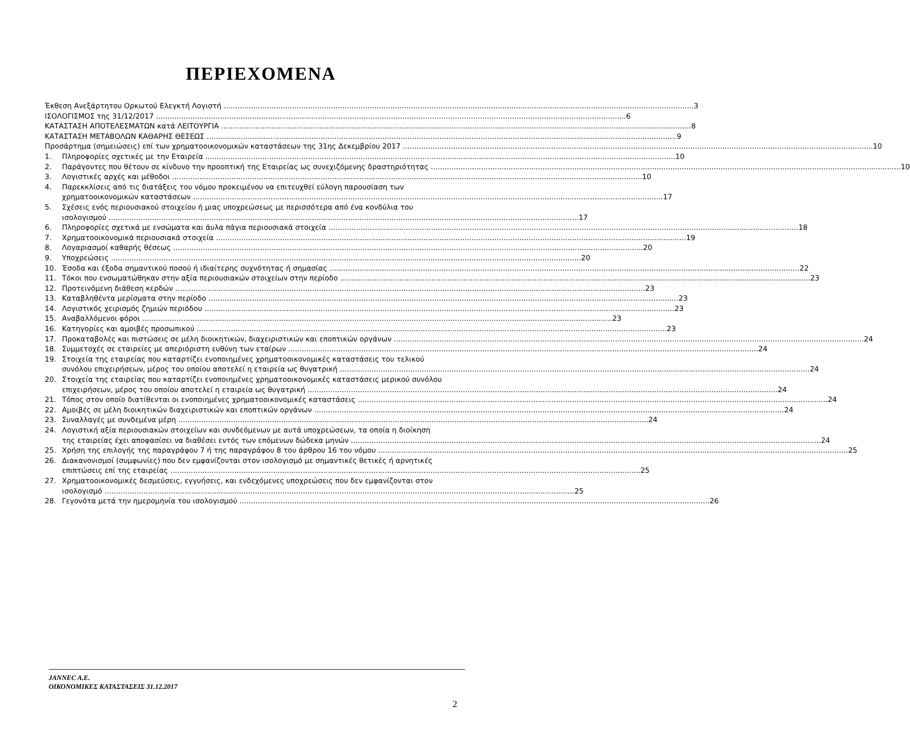ΠΕΡΙΕΧΟΜΕΝΑ
Έκθεση Ανεξάρτητου Ορκωτού Ελεγκτή Λογιστή 3
ΙΣΟΛΟΓΙΣΜΟΣ της 31/12/2017 6
ΚΑΤΑΣΤΑΣΗ ΑΠΟΤΕΛΕΣΜΑΤΩΝ κατά ΛΕΙΤΟΥΡΓΙΑ 8
ΚΑΤΑΣΤΑΣΗ ΜΕΤΑΒΟΛΩΝ ΚΑΘΑΡΗΣ ΘΕΣΕΩΣ 9
Προσάρτημα (σημειώσεις) επί των χρηματοοικονομικών καταστάσεων της 31ης Δεκεμβρίου 2017 10
1. Πληροφορίες σχετικές με την Εταιρεία 10
2. Παράγοντες που θέτουν σε κίνδυνο την προοπτική της Εταιρείας ως συνεχιζόμενης δραστηριότητας 10
3. Λογιστικές αρχές και μέθοδοι 10
4. Παρεκκλίσεις από τις διατάξεις του νόμου προκειμένου να επιτευχθεί εύλογη παρουσίαση των
χρηματοοικονομικών καταστάσεων 17
5. Σχέσεις ενός περιουσιακού στοιχείου ή μιας υποχρεώσεως με περισσότερα από ένα κονδύλια του
ισολογισμού 17
6. Πληροφορίες σχετικά με ενσώματα και άυλα πάγια περιουσιακά στοιχεία 18
7. Χρηματοοικονομικά περιουσιακά στοιχεία 19
8. Λογαριασμοί καθαρής θέσεως 20
9. Υποχρεώσεις 20
10. Έσοδα και έξοδα σημαντικού ποσού ή ιδιαίτερης συχνότητας ή σημασίας 22
11. Τόκοι που ενσωματώθηκαν στην αξία περιουσιακών στοιχείων στην περίοδο 23
12. Προτεινόμενη διάθεση κερδών 23
13. Καταβληθέντα μερίσματα στην περίοδο 23
14. Λογιστικός χειρισμός ζημιών περιόδου 23
15. Αναβαλλόμενοι φόροι 23
16. Κατηγορίες και αμοιβές προσωπικού 23
17. Προκαταβολές και πιστώσεις σε μέλη διοικητικών, διαχειριστικών και εποπτικών οργάνων 24
18. Συμμετοχές σε εταιρείες με απεριόριστη ευθύνη των εταίρων 24
19. Στοιχεία της εταιρείας που καταρτίζει ενοποιημένες χρηματοοικονομικές καταστάσεις του τελικού
συνόλου επιχειρήσεων, μέρος του οποίου αποτελεί η εταιρεία ως θυγατρική 24
20. Στοιχεία της εταιρείας που καταρτίζει ενοποιημένες χρηματοοικονομικές καταστάσεις μερικού συνόλου
επιχειρήσεων, μέρος του οποίου αποτελεί η εταιρεία ως θυγατρική 24
21. Τόπος στον οποίο διατίθενται οι ενοποιημένες χρηματοοικονομικές καταστάσεις 24
22. Αμοιβές σε μέλη διοικητικών διαχειριστικών και εποπτικών οργάνων 24
23. Συναλλαγές με συνδεμένα μέρη 24
24. Λογιστική αξία περιουσιακών στοιχείων και συνδεόμενων με αυτά υποχρεώσεων, τα οποία η διοίκηση
της εταιρείας έχει αποφασίσει να διαθέσει εντός των επόμενων δώδεκα μηνών 24
25. Χρήση της επιλογής της παραγράφου 7 ή της παραγράφου 8 του άρθρου 16 του νόμου 25
26. Διακανονισμοί (συμφωνίες) που δεν εμφανίζονται στον ισολογισμό με σημαντικές θετικές ή αρνητικές
επιπτώσεις επί της εταιρείας 25
27. Χρηματοοικονομικές δεσμεύσεις, εγγυήσεις, και ενδεχόμενες υποχρεώσεις που δεν εμφανίζονται στον
ισολογισμό 25
28. Γεγονότα μετά την ημερομηνία του ισολογισμού 26
JANNEC A.E.
ΟΙΚΟΝΟΜΙΚΕΣ ΚΑΤΑΣΤΑΣΕΙΣ 31.12.2017
2